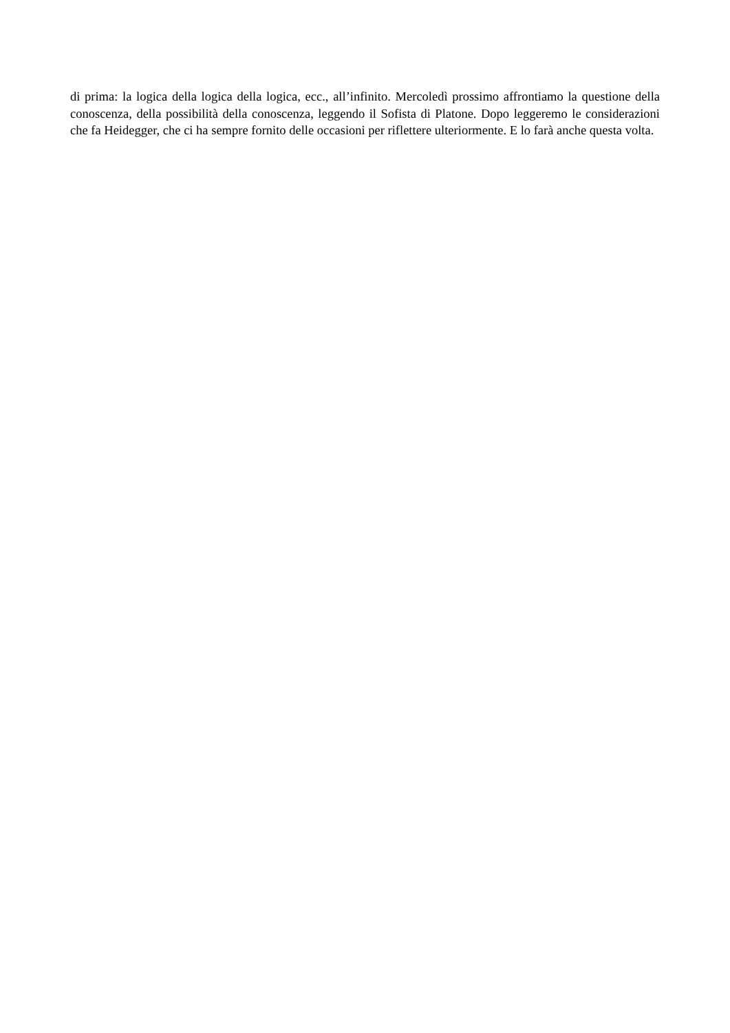di prima: la logica della logica della logica, ecc., all’infinito. Mercoledì prossimo affrontiamo la questione della conoscenza, della possibilità della conoscenza, leggendo il Sofista di Platone. Dopo leggeremo le considerazioni che fa Heidegger, che ci ha sempre fornito delle occasioni per riflettere ulteriormente. E lo farà anche questa volta.